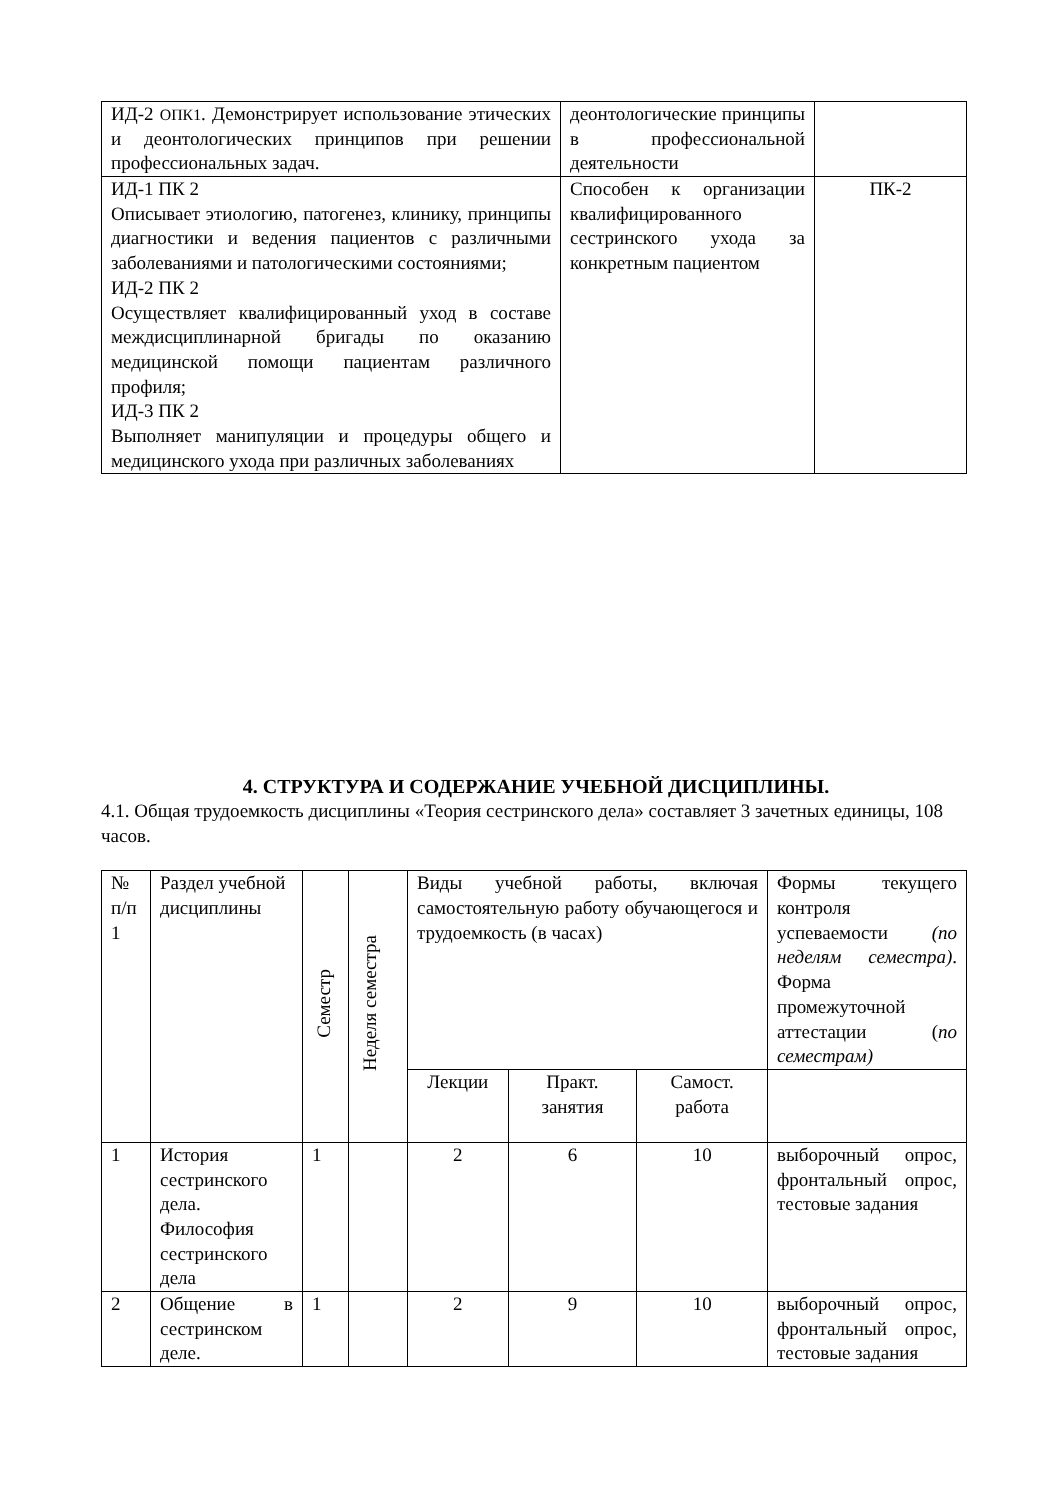| ИД-2 ОПК1 . Демонстрирует использование этических и деонтологических принципов при решении профессиональных задач. | деонтологические принципы в профессиональной деятельности | |
| ИД-1 ПК 2 Описывает этиологию, патогенез, клинику, принципы диагностики и ведения пациентов с различными заболеваниями и патологическими состояниями; ИД-2 ПК 2 Осуществляет квалифицированный уход в составе междисциплинарной бригады по оказанию медицинской помощи пациентам различного профиля; ИД-3 ПК 2 Выполняет манипуляции и процедуры общего и медицинского ухода при различных заболеваниях | Способен к организации квалифицированного сестринского ухода за конкретным пациентом | ПК-2 |
4. СТРУКТУРА И СОДЕРЖАНИЕ УЧЕБНОЙ ДИСЦИПЛИНЫ.
4.1. Общая трудоемкость дисциплины «Теория сестринского дела» составляет 3 зачетных единицы, 108 часов.
| № п/п 1 | Раздел учебной дисциплины | Семестр | Неделя семестра | Виды учебной работы, включая самостоятельную работу обучающегося и трудоемкость (в часах) | | | Формы текущего контроля успеваемости (по неделям семестра) . Форма промежуточной аттестации ( по семестрам) |
| | | | | Лекции | Практ. занятия | Самост. работа | |
| 1 | История сестринского дела. Философия сестринского дела | 1 | | 2 | 6 | 10 | выборочный опрос, фронтальный опрос, тестовые задания |
| 2 | Общение в сестринском деле. | 1 | | 2 | 9 | 10 | выборочный опрос, фронтальный опрос, тестовые задания |